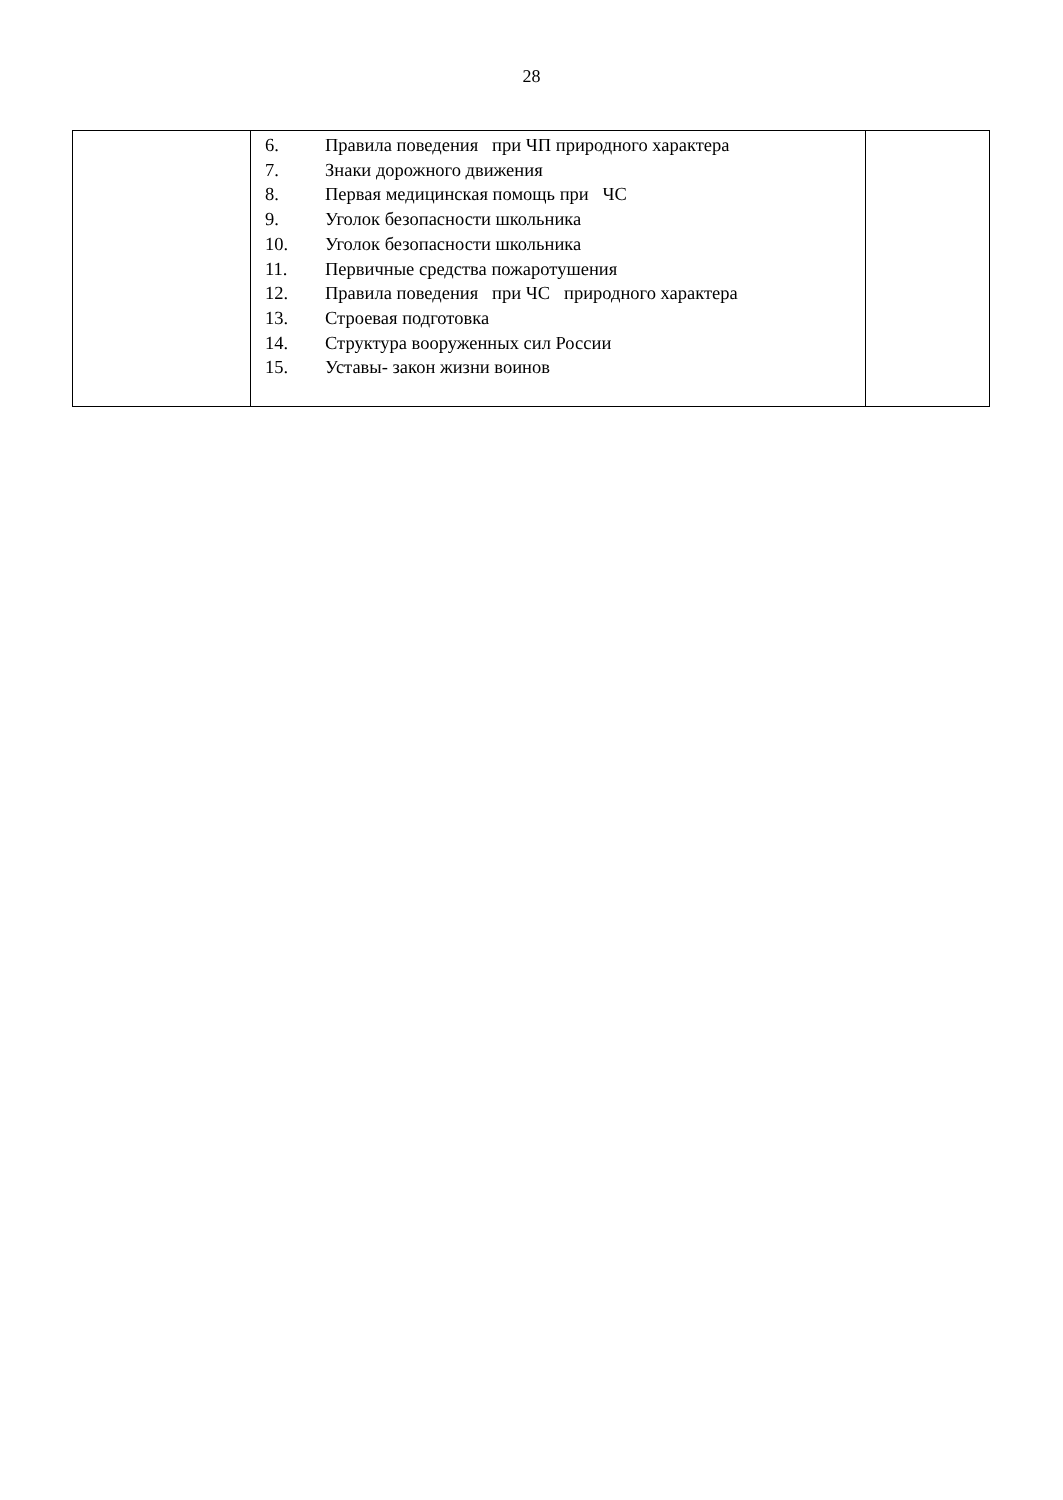28
| | 6. Правила поведения при ЧП природного характера 7. Знаки дорожного движения 8. Первая медицинская помощь при ЧС 9. Уголок безопасности школьника 10. Уголок безопасности школьника 11. Первичные средства пожаротушения 12. Правила поведения при ЧС природного характера 13. Строевая подготовка 14. Структура вооруженных сил России 15. Уставы- закон жизни воинов | |